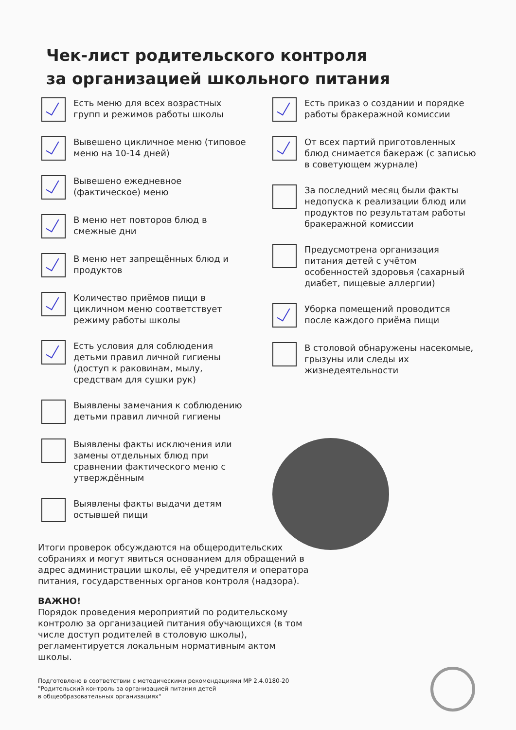Чек-лист родительского контроля
за организацией школьного питания
Есть меню для всех возрастных групп и режимов работы школы
Вывешено цикличное меню (типовое меню на 10-14 дней)
Вывешено ежедневное (фактическое) меню
В меню нет повторов блюд в смежные дни
В меню нет запрещённых блюд и продуктов
Количество приёмов пищи в цикличном меню соответствует режиму работы школы
Есть условия для соблюдения детьми правил личной гигиены (доступ к раковинам, мылу, средствам для сушки рук)
Выявлены замечания к соблюдению детьми правил личной гигиены
Выявлены факты исключения или замены отдельных блюд при сравнении фактического меню с утверждённым
Выявлены факты выдачи детям остывшей пищи
Есть приказ о создании и порядке работы бракеражной комиссии
От всех партий приготовленных блюд снимается бакераж (с записью в советующем журнале)
За последний месяц были факты недопуска к реализации блюд или продуктов по результатам работы бракеражной комиссии
Предусмотрена организация питания детей с учётом особенностей здоровья (сахарный диабет, пищевые аллергии)
Уборка помещений проводится после каждого приёма пищи
В столовой обнаружены насекомые, грызуны или следы их жизнедеятельности
Итоги проверок обсуждаются на общеродительских собраниях и могут явиться основанием для обращений в адрес администрации школы, её учредителя и оператора питания, государственных органов контроля (надзора).
ВАЖНО!
Порядок проведения мероприятий по родительскому контролю за организацией питания обучающихся (в том числе доступ родителей в столовую школы), регламентируется локальным нормативным актом школы.
Подготовлено в соответствии с методическими рекомендациями МР 2.4.0180-20
"Родительский контроль за организацией питания детей
в общеобразовательных организациях"